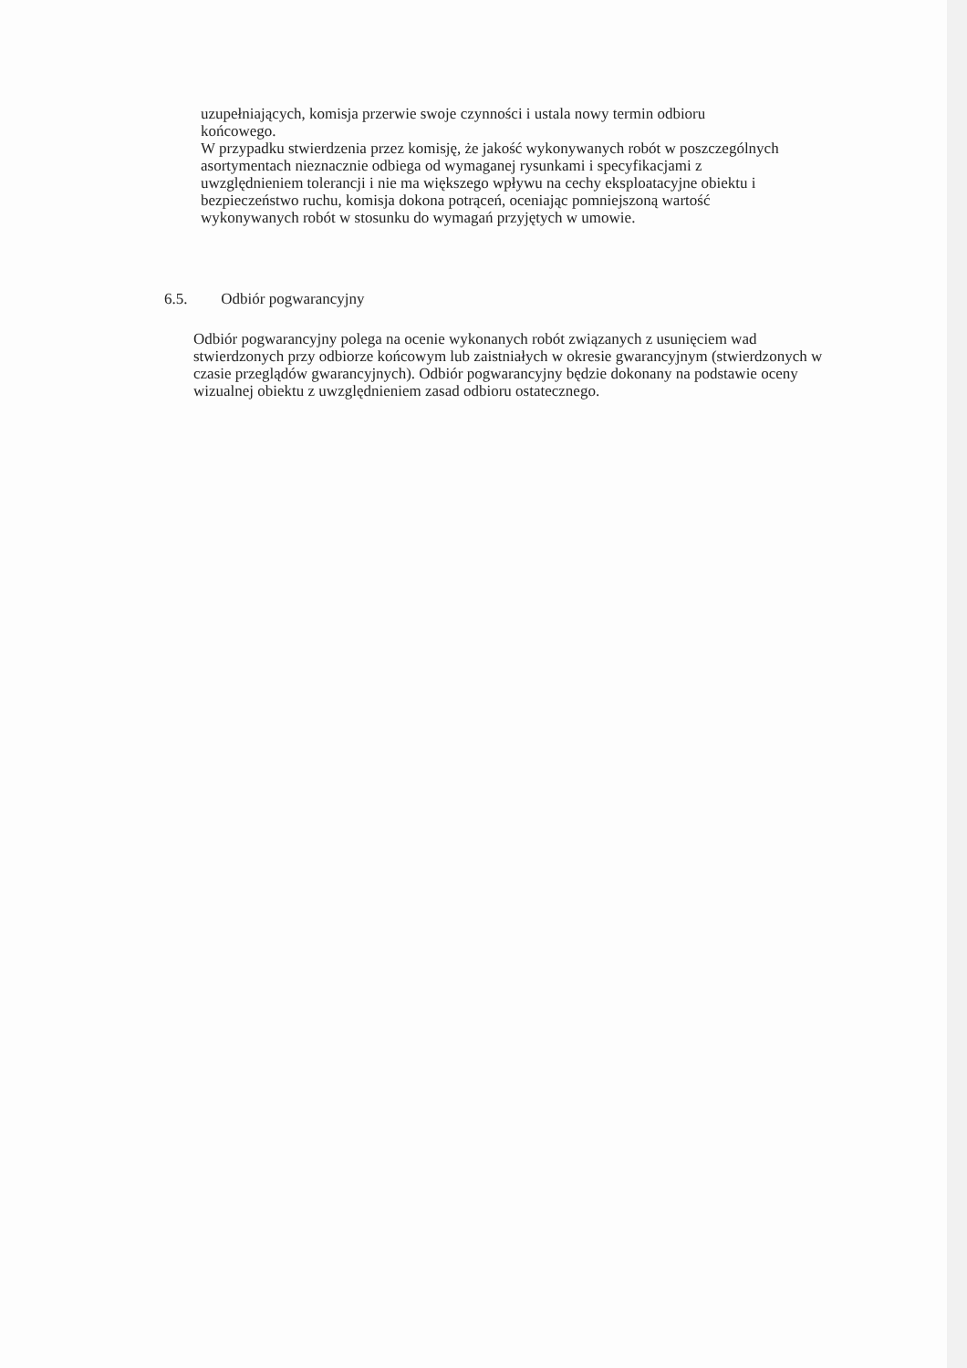uzupełniających, komisja przerwie swoje czynności i ustala nowy termin odbioru końcowego.
W przypadku stwierdzenia przez komisję, że jakość wykonywanych robót w poszczególnych asortymentach nieznacznie odbiega od wymaganej rysunkami i specyfikacjami z uwzględnieniem tolerancji i nie ma większego wpływu na cechy eksploatacyjne obiektu i bezpieczeństwo ruchu, komisja dokona potrąceń, oceniając pomniejszoną wartość wykonywanych robót w stosunku do wymagań przyjętych w umowie.
6.5. Odbiór pogwarancyjny
Odbiór pogwarancyjny polega na ocenie wykonanych robót związanych z usunięciem wad stwierdzonych przy odbiorze końcowym lub zaistniałych w okresie gwarancyjnym (stwierdzonych w czasie przeglądów gwarancyjnych). Odbiór pogwarancyjny będzie dokonany na podstawie oceny wizualnej obiektu z uwzględnieniem zasad odbioru ostatecznego.